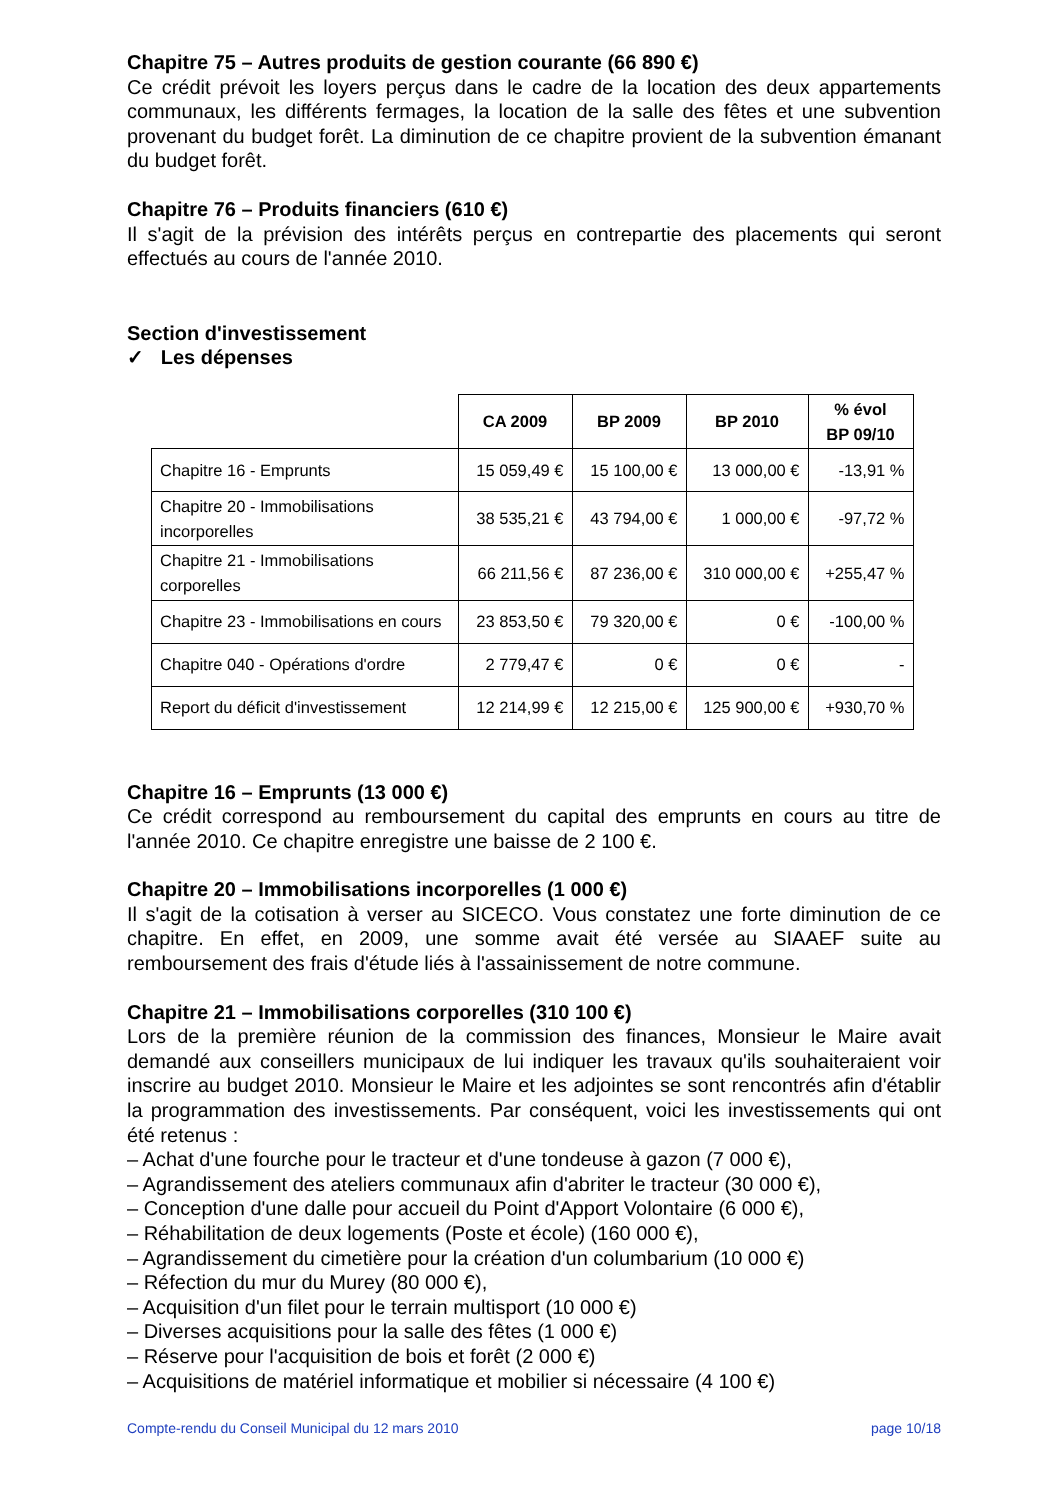Chapitre 75 – Autres produits de gestion courante (66 890 €)
Ce crédit prévoit les loyers perçus dans le cadre de la location des deux appartements communaux, les différents fermages, la location de la salle des fêtes et une subvention provenant du budget forêt. La diminution de ce chapitre provient de la subvention émanant du budget forêt.
Chapitre 76 – Produits financiers (610 €)
Il s'agit de la prévision des intérêts perçus en contrepartie des placements qui seront effectués au cours de l'année 2010.
Section d'investissement
✓ Les dépenses
| | CA 2009 | BP 2009 | BP 2010 | % évol BP 09/10 |
| --- | --- | --- | --- | --- |
| Chapitre 16 - Emprunts | 15 059,49 € | 15 100,00 € | 13 000,00 € | -13,91 % |
| Chapitre 20 - Immobilisations incorporelles | 38 535,21 € | 43 794,00 € | 1 000,00 € | -97,72 % |
| Chapitre 21 - Immobilisations corporelles | 66 211,56 € | 87 236,00 € | 310 000,00 € | +255,47 % |
| Chapitre 23 - Immobilisations en cours | 23 853,50 € | 79 320,00 € | 0 € | -100,00 % |
| Chapitre 040 - Opérations d'ordre | 2 779,47 € | 0 € | 0 € | - |
| Report du déficit d'investissement | 12 214,99 € | 12 215,00 € | 125 900,00 € | +930,70 % |
Chapitre 16 – Emprunts (13 000 €)
Ce crédit correspond au remboursement du capital des emprunts en cours au titre de l'année 2010. Ce chapitre enregistre une baisse de 2 100 €.
Chapitre 20 – Immobilisations incorporelles (1 000 €)
Il s'agit de la cotisation à verser au SICECO. Vous constatez une forte diminution de ce chapitre. En effet, en 2009, une somme avait été versée au SIAAEF suite au remboursement des frais d'étude liés à l'assainissement de notre commune.
Chapitre 21 – Immobilisations corporelles (310 100 €)
Lors de la première réunion de la commission des finances, Monsieur le Maire avait demandé aux conseillers municipaux de lui indiquer les travaux qu'ils souhaiteraient voir inscrire au budget 2010. Monsieur le Maire et les adjointes se sont rencontrés afin d'établir la programmation des investissements. Par conséquent, voici les investissements qui ont été retenus :
– Achat d'une fourche pour le tracteur et d'une tondeuse à gazon (7 000 €),
– Agrandissement des ateliers communaux afin d'abriter le tracteur (30 000 €),
– Conception d'une dalle pour accueil du Point d'Apport Volontaire (6 000 €),
– Réhabilitation de deux logements (Poste et école) (160 000 €),
– Agrandissement du cimetière pour la création d'un columbarium (10 000 €)
– Réfection du mur du Murey (80 000 €),
– Acquisition d'un filet pour le terrain multisport (10 000 €)
– Diverses acquisitions pour la salle des fêtes (1 000 €)
– Réserve pour l'acquisition de bois et forêt (2 000 €)
– Acquisitions de matériel informatique et mobilier si nécessaire (4 100 €)
Compte-rendu du Conseil Municipal du 12 mars 2010 page 10/18